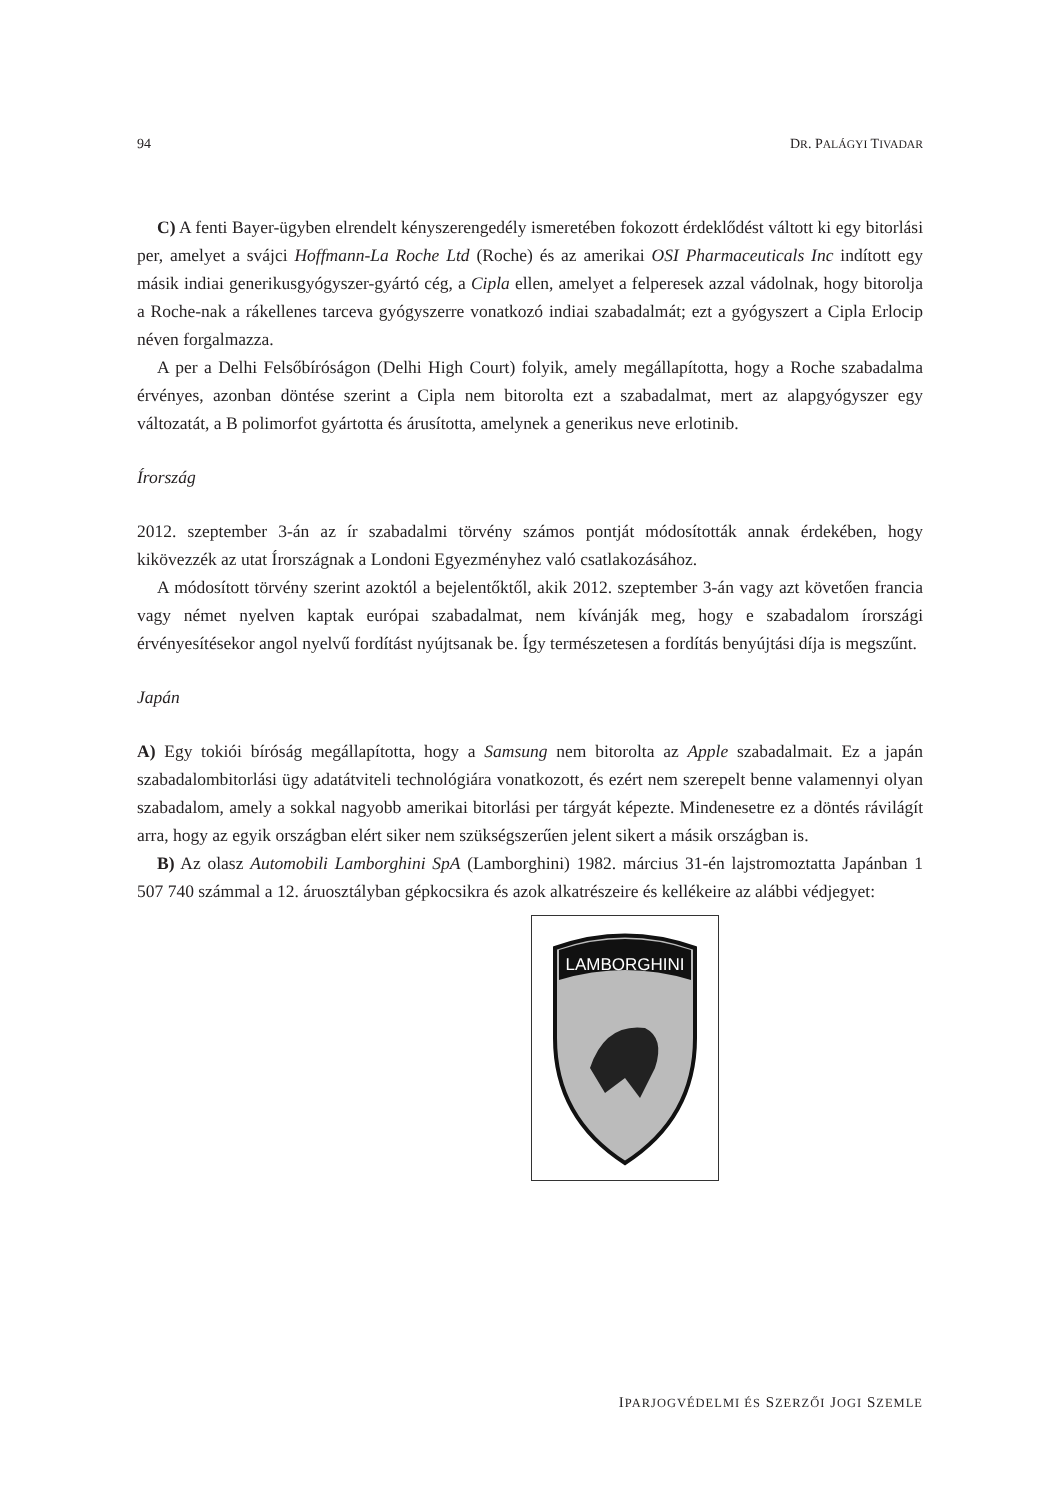94 DR. PALÁGYI TIVADAR
C) A fenti Bayer-ügyben elrendelt kényszerengedély ismeretében fokozott érdeklődést váltott ki egy bitorlási per, amelyet a svájci Hoffmann-La Roche Ltd (Roche) és az amerikai OSI Pharmaceuticals Inc indított egy másik indiai generikusgyógyszer-gyártó cég, a Cipla ellen, amelyet a felperesek azzal vádolnak, hogy bitorolja a Roche-nak a rákellenes tarceva gyógyszerre vonatkozó indiai szabadalmát; ezt a gyógyszert a Cipla Erlocip néven forgalmazza.
A per a Delhi Felsőbíróságon (Delhi High Court) folyik, amely megállapította, hogy a Roche szabadalma érvényes, azonban döntése szerint a Cipla nem bitorolta ezt a szabadalmat, mert az alapgyógyszer egy változatát, a B polimorfot gyártotta és árusította, amelynek a generikus neve erlotinib.
Írország
2012. szeptember 3-án az ír szabadalmi törvény számos pontját módosították annak érdekében, hogy kikövezzék az utat Írországnak a Londoni Egyezményhez való csatlakozásához.
A módosított törvény szerint azoktól a bejelentőktől, akik 2012. szeptember 3-án vagy azt követően francia vagy német nyelven kaptak európai szabadalmat, nem kívánják meg, hogy e szabadalom írországi érvényesítésekor angol nyelvű fordítást nyújtsanak be. Így természetesen a fordítás benyújtási díja is megszűnt.
Japán
A) Egy tokiói bíróság megállapította, hogy a Samsung nem bitorolta az Apple szabadalmait. Ez a japán szabadalombitorlási ügy adatátviteli technológiára vonatkozott, és ezért nem szerepelt benne valamennyi olyan szabadalom, amely a sokkal nagyobb amerikai bitorlási per tárgyát képezte. Mindenesetre ez a döntés rávilágít arra, hogy az egyik országban elért siker nem szükségszerűen jelent sikert a másik országban is.
B) Az olasz Automobili Lamborghini SpA (Lamborghini) 1982. március 31-én lajstromoztatta Japánban 1 507 740 számmal a 12. áruosztályban gépkocsikra és azok alkatrészeire és kellékeire az alábbi védjegyet:
LAMBORGHINI
IPARJOGVÉDELMI ÉS SZERZŐI JOGI SZEMLE